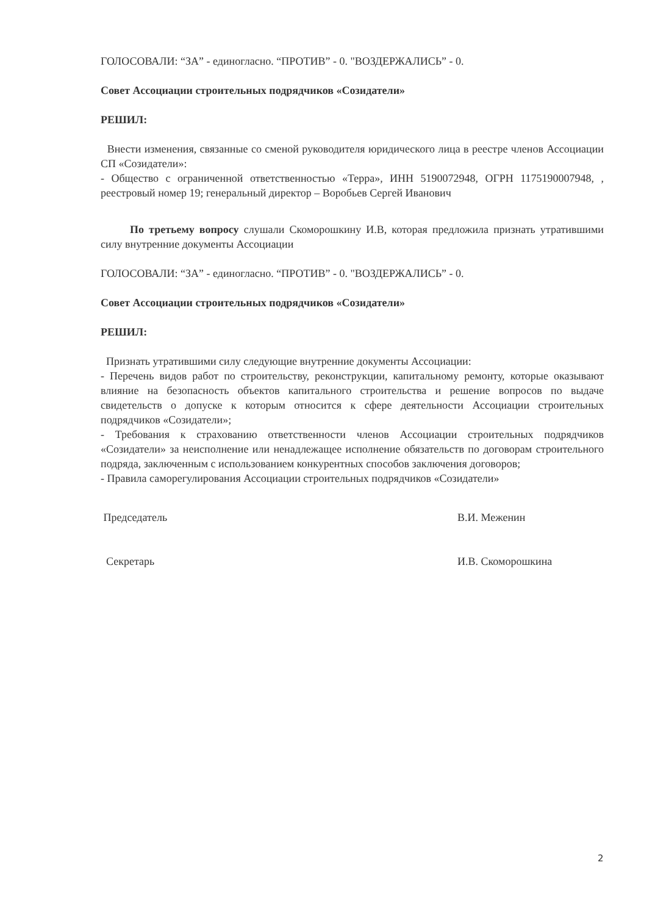ГОЛОСОВАЛИ: “ЗА” - единогласно. “ПРОТИВ” - 0. "ВОЗДЕРЖАЛИСЬ” - 0.
Совет Ассоциации строительных подрядчиков «Созидатели»
РЕШИЛ:
Внести изменения, связанные со сменой руководителя юридического лица в реестре членов Ассоциации СП «Созидатели»:
- Общество с ограниченной ответственностью «Терра», ИНН 5190072948, ОГРН 1175190007948, , реестровый номер 19; генеральный директор – Воробьев Сергей Иванович
По третьему вопросу слушали Скоморошкину И.В, которая предложила признать утратившими силу внутренние документы Ассоциации
ГОЛОСОВАЛИ: “ЗА” - единогласно. “ПРОТИВ” - 0. "ВОЗДЕРЖАЛИСЬ” - 0.
Совет Ассоциации строительных подрядчиков «Созидатели»
РЕШИЛ:
Признать утратившими силу следующие внутренние документы Ассоциации:
- Перечень видов работ по строительству, реконструкции, капитальному ремонту, которые оказывают влияние на безопасность объектов капитального строительства и решение вопросов по выдаче свидетельств о допуске к которым относится к сфере деятельности Ассоциации строительных подрядчиков «Созидатели»;
- Требования к страхованию ответственности членов Ассоциации строительных подрядчиков «Созидатели» за неисполнение или ненадлежащее исполнение обязательств по договорам строительного подряда, заключенным с использованием конкурентных способов заключения договоров;
- Правила саморегулирования Ассоциации строительных подрядчиков «Созидатели»
Председатель В.И. Меженин
Секретарь И.В. Скоморошкина
2